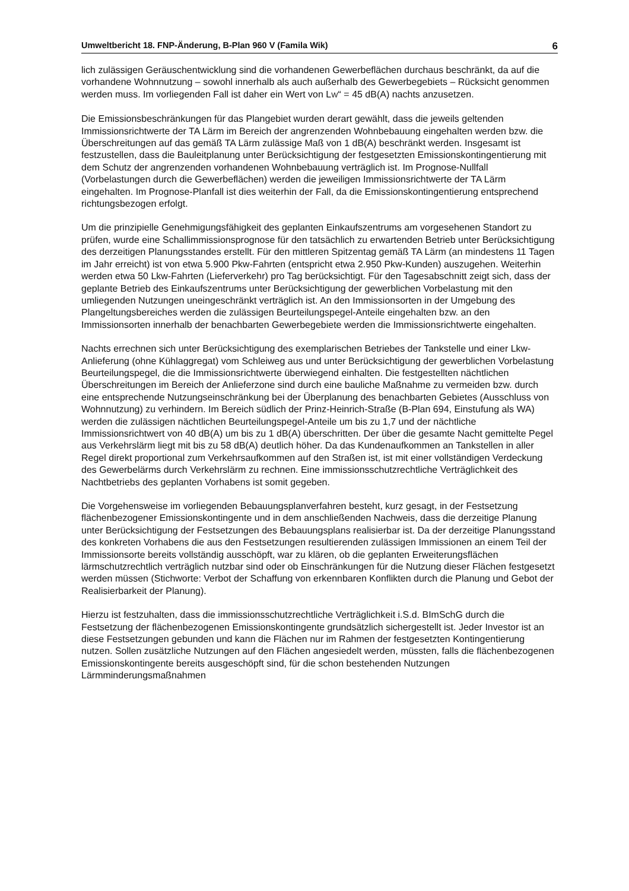Umweltbericht 18. FNP-Änderung, B-Plan 960 V (Famila Wik) 6
lich zulässigen Geräuschentwicklung sind die vorhandenen Gewerbeflächen durchaus beschränkt, da auf die vorhandene Wohnnutzung – sowohl innerhalb als auch außerhalb des Gewerbegebiets – Rücksicht genommen werden muss. Im vorliegenden Fall ist daher ein Wert von LW“ = 45 dB(A) nachts anzusetzen.
Die Emissionsbeschränkungen für das Plangebiet wurden derart gewählt, dass die jeweils geltenden Immissionsrichtwerte der TA Lärm im Bereich der angrenzenden Wohnbebauung eingehalten werden bzw. die Überschreitungen auf das gemäß TA Lärm zulässige Maß von 1 dB(A) beschränkt werden. Insgesamt ist festzustellen, dass die Bauleitplanung unter Berücksichtigung der festgesetzten Emissionskontingentierung mit dem Schutz der angrenzenden vorhandenen Wohnbebauung verträglich ist. Im Prognose-Nullfall (Vorbelastungen durch die Gewerbeflächen) werden die jeweiligen Immissionsrichtwerte der TA Lärm eingehalten. Im Prognose-Planfall ist dies weiterhin der Fall, da die Emissionskontingentierung entsprechend richtungsbezogen erfolgt.
Um die prinzipielle Genehmigungsfähigkeit des geplanten Einkaufszentrums am vorgesehenen Standort zu prüfen, wurde eine Schallimmissionsprognose für den tatsächlich zu erwartenden Betrieb unter Berücksichtigung des derzeitigen Planungsstandes erstellt. Für den mittleren Spitzentag gemäß TA Lärm (an mindestens 11 Tagen im Jahr erreicht) ist von etwa 5.900 Pkw-Fahrten (entspricht etwa 2.950 Pkw-Kunden) auszugehen. Weiterhin werden etwa 50 Lkw-Fahrten (Lieferverkehr) pro Tag berücksichtigt. Für den Tagesabschnitt zeigt sich, dass der geplante Betrieb des Einkaufszentrums unter Berücksichtigung der gewerblichen Vorbelastung mit den umliegenden Nutzungen uneingeschränkt verträglich ist. An den Immissionsorten in der Umgebung des Plangeltungsbereiches werden die zulässigen Beurteilungspegel-Anteile eingehalten bzw. an den Immissionsorten innerhalb der benachbarten Gewerbegebiete werden die Immissionsrichtwerte eingehalten.
Nachts errechnen sich unter Berücksichtigung des exemplarischen Betriebes der Tankstelle und einer Lkw-Anlieferung (ohne Kühlaggregat) vom Schleiweg aus und unter Berücksichtigung der gewerblichen Vorbelastung Beurteilungspegel, die die Immissionsrichtwerte überwiegend einhalten. Die festgestellten nächtlichen Überschreitungen im Bereich der Anlieferzone sind durch eine bauliche Maßnahme zu vermeiden bzw. durch eine entsprechende Nutzungseinschränkung bei der Überplanung des benachbarten Gebietes (Ausschluss von Wohnnutzung) zu verhindern. Im Bereich südlich der Prinz-Heinrich-Straße (B-Plan 694, Einstufung als WA) werden die zulässigen nächtlichen Beurteilungspegel-Anteile um bis zu 1,7 und der nächtliche Immissionsrichtwert von 40 dB(A) um bis zu 1 dB(A) überschritten. Der über die gesamte Nacht gemittelte Pegel aus Verkehrslärm liegt mit bis zu 58 dB(A) deutlich höher. Da das Kundenaufkommen an Tankstellen in aller Regel direkt proportional zum Verkehrsaufkommen auf den Straßen ist, ist mit einer vollständigen Verdeckung des Gewerbelärms durch Verkehrslärm zu rechnen. Eine immissionsschutzrechtliche Verträglichkeit des Nachtbetriebs des geplanten Vorhabens ist somit gegeben.
Die Vorgehensweise im vorliegenden Bebauungsplanverfahren besteht, kurz gesagt, in der Festsetzung flächenbezogener Emissionskontingente und in dem anschließenden Nachweis, dass die derzeitige Planung unter Berücksichtigung der Festsetzungen des Bebauungsplans realisierbar ist. Da der derzeitige Planungsstand des konkreten Vorhabens die aus den Festsetzungen resultierenden zulässigen Immissionen an einem Teil der Immissionsorte bereits vollständig ausschöpft, war zu klären, ob die geplanten Erweiterungsflächen lärmschutzrechtlich verträglich nutzbar sind oder ob Einschränkungen für die Nutzung dieser Flächen festgesetzt werden müssen (Stichworte: Verbot der Schaffung von erkennbaren Konflikten durch die Planung und Gebot der Realisierbarkeit der Planung).
Hierzu ist festzuhalten, dass die immissionsschutzrechtliche Verträglichkeit i.S.d. BImSchG durch die Festsetzung der flächenbezogenen Emissionskontingente grundsätzlich sichergestellt ist. Jeder Investor ist an diese Festsetzungen gebunden und kann die Flächen nur im Rahmen der festgesetzten Kontingentierung nutzen. Sollen zusätzliche Nutzungen auf den Flächen angesiedelt werden, müssten, falls die flächenbezogenen Emissionskontingente bereits ausgeschöpft sind, für die schon bestehenden Nutzungen Lärmminderungsmaßnahmen